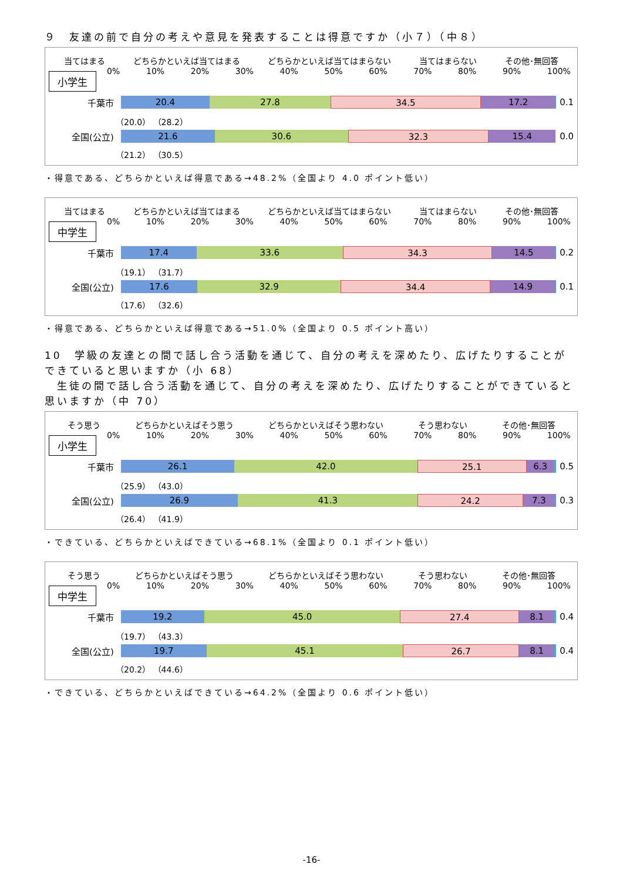９　友達の前で自分の考えや意見を発表することは得意ですか（小７）（中８）
当てはまる どちらかといえば当てはまる どちらかといえば当てはまらない 当てはまらない その他･無回答
0% 10% 20% 30% 40% 50% 60% 70% 80% 90% 100%
小学生
千葉市
20.4 27.8 34.5 17.2
0.1
（20.0） （28.2）
全国(公立)
21.6 30.6 32.3 15.4
0.0
（21.2） （30.5）
・得意である、どちらかといえば得意である→48.2%（全国より 4.0 ポイント低い）
当てはまる どちらかといえば当てはまる どちらかといえば当てはまらない 当てはまらない その他･無回答
0% 10% 20% 30% 40% 50% 60% 70% 80% 90% 100%
中学生
千葉市
17.4 33.6 34.3 14.5
0.2
（19.1） （31.7）
全国(公立)
17.6 32.9 34.4 14.9
0.1
（17.6） （32.6）
・得意である、どちらかといえば得意である→51.0%（全国より 0.5 ポイント高い）
10　学級の友達との間で話し合う活動を通じて、自分の考えを深めたり、広げたりすることができていると思いますか（小 68）
　生徒の間で話し合う活動を通じて、自分の考えを深めたり、広げたりすることができていると思いますか（中 70）
そう思う どちらかといえばそう思う どちらかといえばそう思わない そう思わない その他･無回答
0% 10% 20% 30% 40% 50% 60% 70% 80% 90% 100%
小学生
千葉市
26.1 42.0 25.1 6.3
0.5
（25.9） （43.0）
全国(公立)
26.9 41.3 24.2 7.3
0.3
（26.4） （41.9）
・できている、どちらかといえばできている→68.1%（全国より 0.1 ポイント低い）
そう思う どちらかといえばそう思う どちらかといえばそう思わない そう思わない その他･無回答
0% 10% 20% 30% 40% 50% 60% 70% 80% 90% 100%
中学生
千葉市
19.2 45.0 27.4 8.1
0.4
（19.7） （43.3）
全国(公立)
19.7 45.1 26.7 8.1
0.4
（20.2） （44.6）
・できている、どちらかといえばできている→64.2%（全国より 0.6 ポイント低い）
-16-